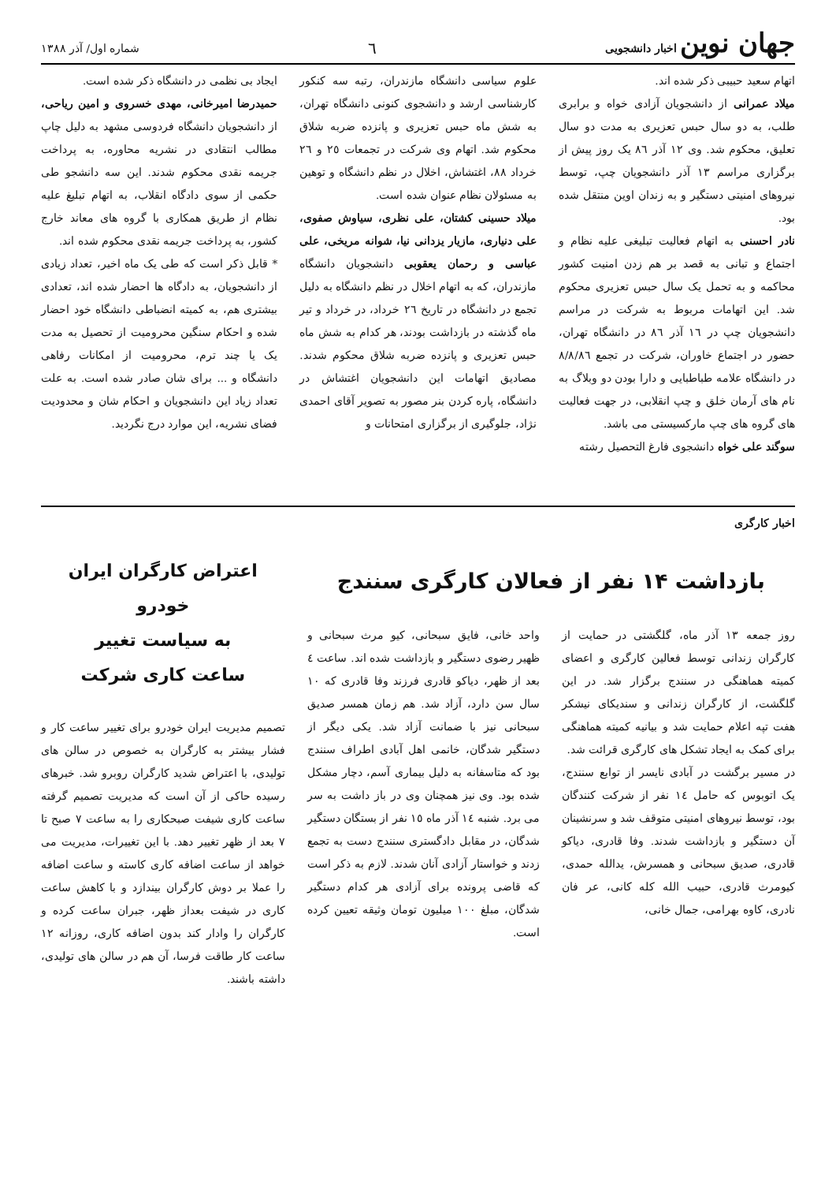جهان نوین اخبار دانشجویی
٦
شماره اول/ آذر ١٣٨٨
اتهام سعید حبیبی ذکر شده اند.
میلاد عمرانی از دانشجویان آزادی خواه و برابری طلب، به دو سال حبس تعزیری به مدت دو سال تعلیق، محکوم شد. وی ١٢ آذر ٨٦ یک روز پیش از برگزاری مراسم ١٣ آذر دانشجویان چپ، توسط نیروهای امنیتی دستگیر و به زندان اوین منتقل شده بود.
نادر احسنی به اتهام فعالیت تبلیغی علیه نظام و اجتماع و تبانی به قصد بر هم زدن امنیت کشور محاکمه و به تحمل یک سال حبس تعزیری محکوم شد. این اتهامات مربوط به شرکت در مراسم دانشجویان چپ در ١٦ آذر ٨٦ در دانشگاه تهران، حضور در اجتماع خاوران، شرکت در تجمع ٨/٨/٨٦ در دانشگاه علامه طباطبایی و دارا بودن دو وبلاگ به نام های آرمان خلق و چپ انقلابی، در جهت فعالیت های گروه های چپ مارکسیستی می باشد.
سوگند علی خواه دانشجوی فارغ التحصیل رشته
علوم سیاسی دانشگاه مازندران، رتبه سه کنکور کارشناسی ارشد و دانشجوی کنونی دانشگاه تهران، به شش ماه حبس تعزیری و پانزده ضربه شلاق محکوم شد. اتهام وی شرکت در تجمعات ٢٥ و ٢٦ خرداد ٨٨، اغتشاش، اخلال در نظم دانشگاه و توهین به مسئولان نظام عنوان شده است.
میلاد حسینی کشتان، علی نظری، سیاوش صفوی، علی دنیاری، مازیار یزدانی نیا، شوانه مریخی، علی عباسی و رحمان یعقوبی دانشجویان دانشگاه مازندران، که به اتهام اخلال در نظم دانشگاه به دلیل تجمع در دانشگاه در تاریخ ٢٦ خرداد، در خرداد و تیر ماه گذشته در بازداشت بودند، هر کدام به شش ماه حبس تعزیری و پانزده ضربه شلاق محکوم شدند. مصادیق اتهامات این دانشجویان اغتشاش در دانشگاه، پاره کردن بنر مصور به تصویر آقای احمدی نژاد، جلوگیری از برگزاری امتحانات و
ایجاد بی نظمی در دانشگاه ذکر شده است.
حمیدرضا امیرخانی، مهدی خسروی و امین ریاحی، از دانشجویان دانشگاه فردوسی مشهد به دلیل چاپ مطالب انتقادی در نشریه محاوره، به پرداخت جریمه نقدی محکوم شدند. این سه دانشجو طی حکمی از سوی دادگاه انقلاب، به اتهام تبلیغ علیه نظام از طریق همکاری با گروه های معاند خارج کشور، به پرداخت جریمه نقدی محکوم شده اند.
* قابل ذکر است که طی یک ماه اخیر، تعداد زیادی از دانشجویان، به دادگاه ها احضار شده اند، تعدادی بیشتری هم، به کمیته انضباطی دانشگاه خود احضار شده و احکام سنگین محرومیت از تحصیل به مدت یک یا چند ترم، محرومیت از امکانات رفاهی دانشگاه و ... برای شان صادر شده است. به علت تعداد زیاد این دانشجویان و احکام شان و محدودیت فضای نشریه، این موارد درج نگردید.
اخبار کارگری
بازداشت ١۴ نفر از فعالان کارگری سنندج
روز جمعه ١٣ آذر ماه، گلگشتی در حمایت از کارگران زندانی توسط فعالین کارگری و اعضای کمیته هماهنگی در سنندج برگزار شد. در این گلگشت، از کارگران زندانی و سندیکای نیشکر هفت تپه اعلام حمایت شد و بیانیه کمیته هماهنگی برای کمک به ایجاد تشکل های کارگری قرائت شد.
در مسیر برگشت در آبادی نایسر از توابع سنندج، یک اتوبوس که حامل ١٤ نفر از شرکت کنندگان بود، توسط نیروهای امنیتی متوقف شد و سرنشینان آن دستگیر و بازداشت شدند. وفا قادری، دیاکو قادری، صدیق سبحانی و همسرش، یدالله حمدی، کیومرث قادری، حبیب الله کله کانی، عر فان نادری، کاوه بهرامی، جمال خانی،
واحد خانی، فایق سبحانی، کیو مرث سبحانی و ظهیر رضوی دستگیر و بازداشت شده اند. ساعت ٤ بعد از ظهر، دیاکو قادری فرزند وفا قادری که ١٠ سال سن دارد، آزاد شد. هم زمان همسر صدیق سبحانی نیز با ضمانت آزاد شد. یکی دیگر از دستگیر شدگان، خانمی اهل آبادی اطراف سنندج بود که متاسفانه به دلیل بیماری آسم، دچار مشکل شده بود. وی نیز همچنان وی در باز داشت به سر می برد. شنبه ١٤ آذر ماه ١٥ نفر از بستگان دستگیر شدگان، در مقابل دادگستری سنندج دست به تجمع زدند و خواستار آزادی آنان شدند. لازم به ذکر است که قاضی پرونده برای آزادی هر کدام دستگیر شدگان، مبلغ ١٠٠ میلیون تومان وثیقه تعیین کرده است.
اعتراض کارگران ایران خودرو
به سیاست تغییر
ساعت کاری شرکت
تصمیم مدیریت ایران خودرو برای تغییر ساعت کار و فشار بیشتر به کارگران به خصوص در سالن های تولیدی، با اعتراض شدید کارگران روبرو شد. خبرهای رسیده حاکی از آن است که مدیریت تصمیم گرفته ساعت کاری شیفت صبحکاری را به ساعت ۷ صبح تا ۷ بعد از ظهر تغییر دهد. با این تغییرات، مدیریت می خواهد از ساعت اضافه کاری کاسته و ساعت اضافه را عملا بر دوش کارگران بیندازد و با کاهش ساعت کاری در شیفت بعداز ظهر، جبران ساعت کرده و کارگران را وادار کند بدون اضافه کاری، روزانه ١٢ ساعت کار طاقت فرسا، آن هم در سالن های تولیدی، داشته باشند.